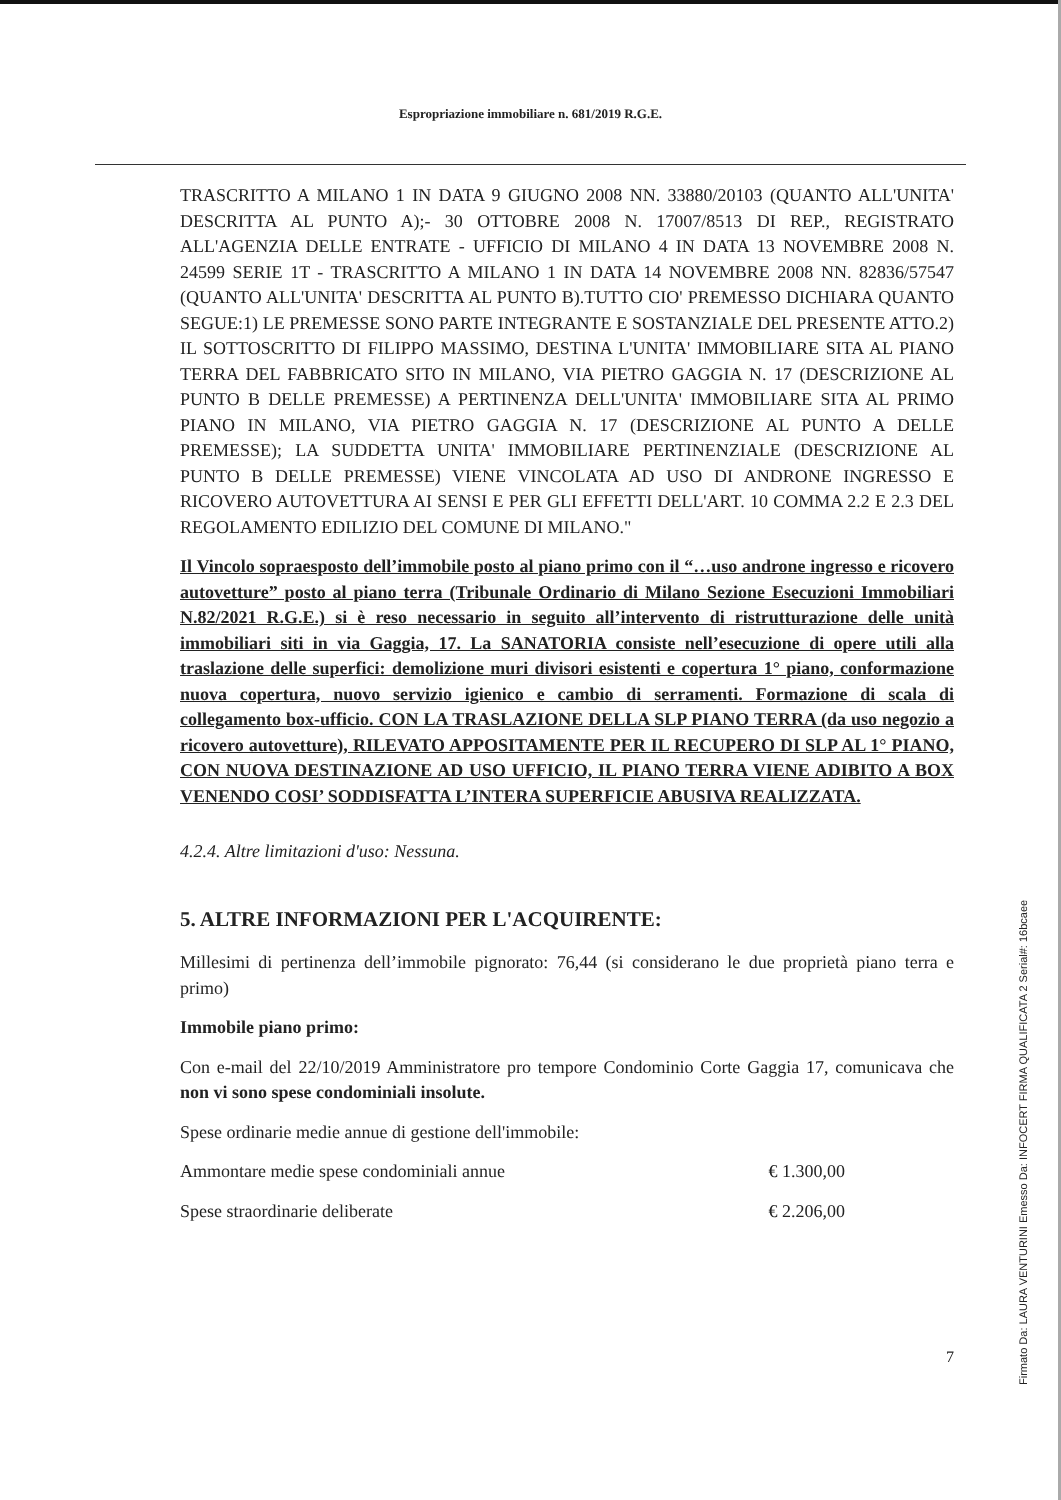Espropriazione immobiliare n. 681/2019 R.G.E.
TRASCRITTO A MILANO 1 IN DATA 9 GIUGNO 2008 NN. 33880/20103 (QUANTO ALL'UNITA' DESCRITTA AL PUNTO A);- 30 OTTOBRE 2008 N. 17007/8513 DI REP., REGISTRATO ALL'AGENZIA DELLE ENTRATE - UFFICIO DI MILANO 4 IN DATA 13 NOVEMBRE 2008 N. 24599 SERIE 1T - TRASCRITTO A MILANO 1 IN DATA 14 NOVEMBRE 2008 NN. 82836/57547 (QUANTO ALL'UNITA' DESCRITTA AL PUNTO B).TUTTO CIO' PREMESSO DICHIARA QUANTO SEGUE:1) LE PREMESSE SONO PARTE INTEGRANTE E SOSTANZIALE DEL PRESENTE ATTO.2) IL SOTTOSCRITTO DI FILIPPO MASSIMO, DESTINA L'UNITA' IMMOBILIARE SITA AL PIANO TERRA DEL FABBRICATO SITO IN MILANO, VIA PIETRO GAGGIA N. 17 (DESCRIZIONE AL PUNTO B DELLE PREMESSE) A PERTINENZA DELL'UNITA' IMMOBILIARE SITA AL PRIMO PIANO IN MILANO, VIA PIETRO GAGGIA N. 17 (DESCRIZIONE AL PUNTO A DELLE PREMESSE); LA SUDDETTA UNITA' IMMOBILIARE PERTINENZIALE (DESCRIZIONE AL PUNTO B DELLE PREMESSE) VIENE VINCOLATA AD USO DI ANDRONE INGRESSO E RICOVERO AUTOVETTURA AI SENSI E PER GLI EFFETTI DELL'ART. 10 COMMA 2.2 E 2.3 DEL REGOLAMENTO EDILIZIO DEL COMUNE DI MILANO."
Il Vincolo sopraesposto dell’immobile posto al piano primo con il “…uso androne ingresso e ricovero autovetture” posto al piano terra (Tribunale Ordinario di Milano Sezione Esecuzioni Immobiliari N.82/2021 R.G.E.) si è reso necessario in seguito all’intervento di ristrutturazione delle unità immobiliari siti in via Gaggia, 17. La SANATORIA consiste nell’esecuzione di opere utili alla traslazione delle superfici: demolizione muri divisori esistenti e copertura 1° piano, conformazione nuova copertura, nuovo servizio igienico e cambio di serramenti. Formazione di scala di collegamento box-ufficio. CON LA TRASLAZIONE DELLA SLP PIANO TERRA (da uso negozio a ricovero autovetture), RILEVATO APPOSITAMENTE PER IL RECUPERO DI SLP AL 1° PIANO, CON NUOVA DESTINAZIONE AD USO UFFICIO, IL PIANO TERRA VIENE ADIBITO A BOX VENENDO COSI’ SODDISFATTA L’INTERA SUPERFICIE ABUSIVA REALIZZATA.
4.2.4. Altre limitazioni d'uso: Nessuna.
5. ALTRE INFORMAZIONI PER L'ACQUIRENTE:
Millesimi di pertinenza dell’immobile pignorato: 76,44 (si considerano le due proprietà piano terra e primo)
Immobile piano primo:
Con e-mail del 22/10/2019 Amministratore pro tempore Condominio Corte Gaggia 17, comunicava che non vi sono spese condominiali insolute.
Spese ordinarie medie annue di gestione dell'immobile:
Ammontare medie spese condominiali annue € 1.300,00
Spese straordinarie deliberate € 2.206,00
7
Firmato Da: LAURA VENTURINI Emesso Da: INFOCERT FIRMA QUALIFICATA 2 Serial#: 16bcaee